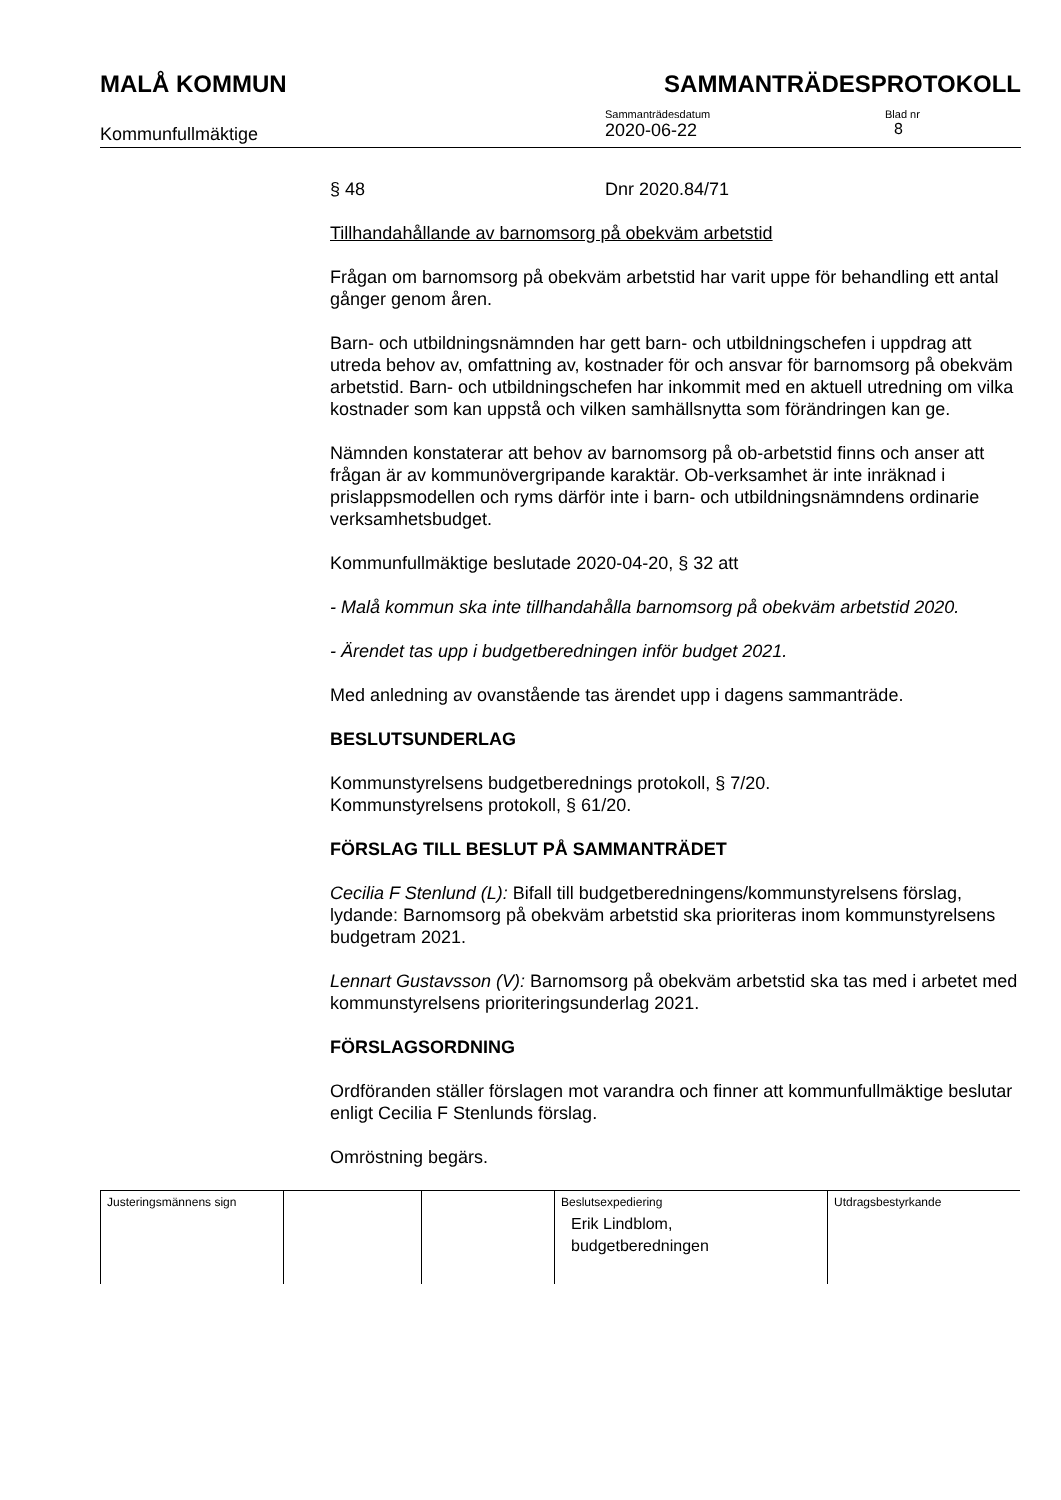MALÅ KOMMUN SAMMANTRÄDESPROTOKOLL
Kommunfullmäktige
Sammanträdesdatum
2020-06-22
Blad nr
8
§ 48 Dnr 2020.84/71
Tillhandahållande av barnomsorg på obekväm arbetstid
Frågan om barnomsorg på obekväm arbetstid har varit uppe för behandling ett antal gånger genom åren.
Barn- och utbildningsnämnden har gett barn- och utbildningschefen i uppdrag att utreda behov av, omfattning av, kostnader för och ansvar för barnomsorg på obekväm arbetstid. Barn- och utbildningschefen har inkommit med en aktuell utredning om vilka kostnader som kan uppstå och vilken samhällsnytta som förändringen kan ge.
Nämnden konstaterar att behov av barnomsorg på ob-arbetstid finns och anser att frågan är av kommunövergripande karaktär. Ob-verksamhet är inte inräknad i prislappsmodellen och ryms därför inte i barn- och utbildningsnämndens ordinarie verksamhetsbudget.
Kommunfullmäktige beslutade 2020-04-20, § 32 att
- Malå kommun ska inte tillhandahålla barnomsorg på obekväm arbetstid 2020.
- Ärendet tas upp i budgetberedningen inför budget 2021.
Med anledning av ovanstående tas ärendet upp i dagens sammanträde.
BESLUTSUNDERLAG
Kommunstyrelsens budgetberednings protokoll, § 7/20.
Kommunstyrelsens protokoll, § 61/20.
FÖRSLAG TILL BESLUT PÅ SAMMANTRÄDET
Cecilia F Stenlund (L): Bifall till budgetberedningens/kommunstyrelsens förslag, lydande: Barnomsorg på obekväm arbetstid ska prioriteras inom kommunstyrelsens budgetram 2021.
Lennart Gustavsson (V): Barnomsorg på obekväm arbetstid ska tas med i arbetet med kommunstyrelsens prioriteringsunderlag 2021.
FÖRSLAGSORDNING
Ordföranden ställer förslagen mot varandra och finner att kommunfullmäktige beslutar enligt Cecilia F Stenlunds förslag.
Omröstning begärs.
| Justeringsmännens sign | | | Beslutsexpediering Erik Lindblom, budgetberedningen | Utdragsbestyrkande |